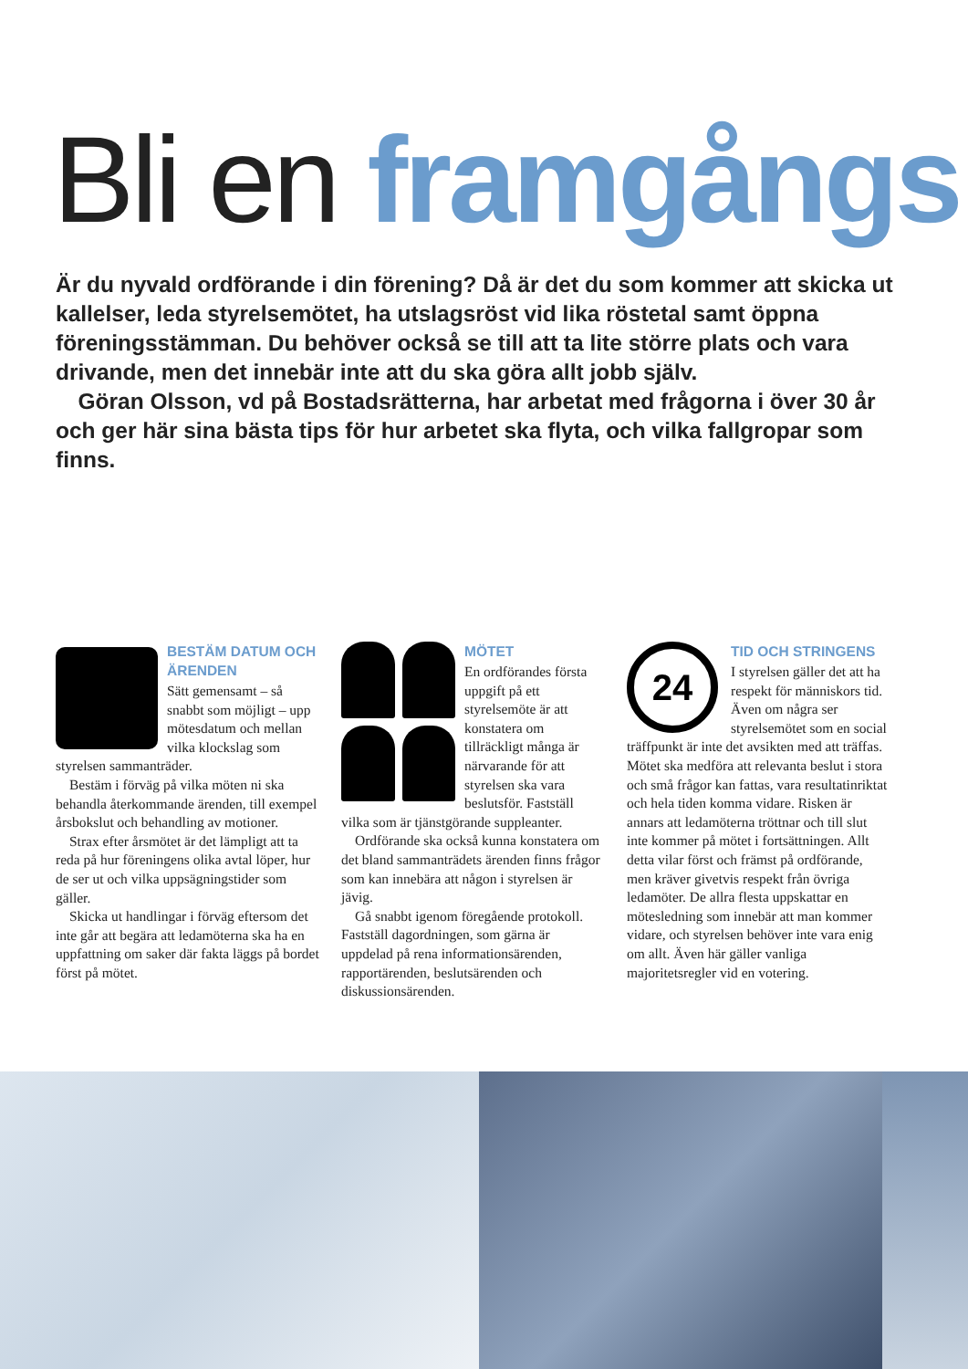Bli en framgångs
Är du nyvald ordförande i din förening? Då är det du som kommer att skicka ut kallelser, leda styrelsemötet, ha utslagsröst vid lika röstetal samt öppna föreningsstämman. Du behöver också se till att ta lite större plats och vara drivande, men det innebär inte att du ska göra allt jobb själv.
 Göran Olsson, vd på Bostadsrätterna, har arbetat med frågorna i över 30 år och ger här sina bästa tips för hur arbetet ska flyta, och vilka fallgropar som finns.
BESTÄM DATUM OCH ÄRENDEN
Sätt gemensamt – så snabbt som möjligt – upp mötesdatum och mellan vilka klockslag som styrelsen sammanträder.
Bestäm i förväg på vilka möten ni ska behandla återkommande ärenden, till exempel årsbokslut och behandling av motioner.
Strax efter årsmötet är det lämpligt att ta reda på hur föreningens olika avtal löper, hur de ser ut och vilka uppsägningstider som gäller.
Skicka ut handlingar i förväg eftersom det inte går att begära att ledamöterna ska ha en uppfattning om saker där fakta läggs på bordet först på mötet.
MÖTET
En ordförandes första uppgift på ett styrelsemöte är att konstatera om tillräckligt många är närvarande för att styrelsen ska vara beslutsför. Fastställ vilka som är tjänstgörande suppleanter.
Ordförande ska också kunna konstatera om det bland sammanträdets ärenden finns frågor som kan innebära att någon i styrelsen är jävig.
Gå snabbt igenom föregående protokoll. Fastställ dagordningen, som gärna är uppdelad på rena informationsärenden, rapportärenden, beslutsärenden och diskussionsärenden.
24
TID OCH STRINGENS
I styrelsen gäller det att ha respekt för människors tid. Även om några ser styrelsemötet som en social träffpunkt är inte det avsikten med att träffas. Mötet ska medföra att relevanta beslut i stora och små frågor kan fattas, vara resultatinriktat och hela tiden komma vidare. Risken är annars att ledamöterna tröttnar och till slut inte kommer på mötet i fortsättningen. Allt detta vilar först och främst på ordförande, men kräver givetvis respekt från övriga ledamöter. De allra flesta uppskattar en mötesledning som innebär att man kommer vidare, och styrelsen behöver inte vara enig om allt. Även här gäller vanliga majoritetsregler vid en votering.